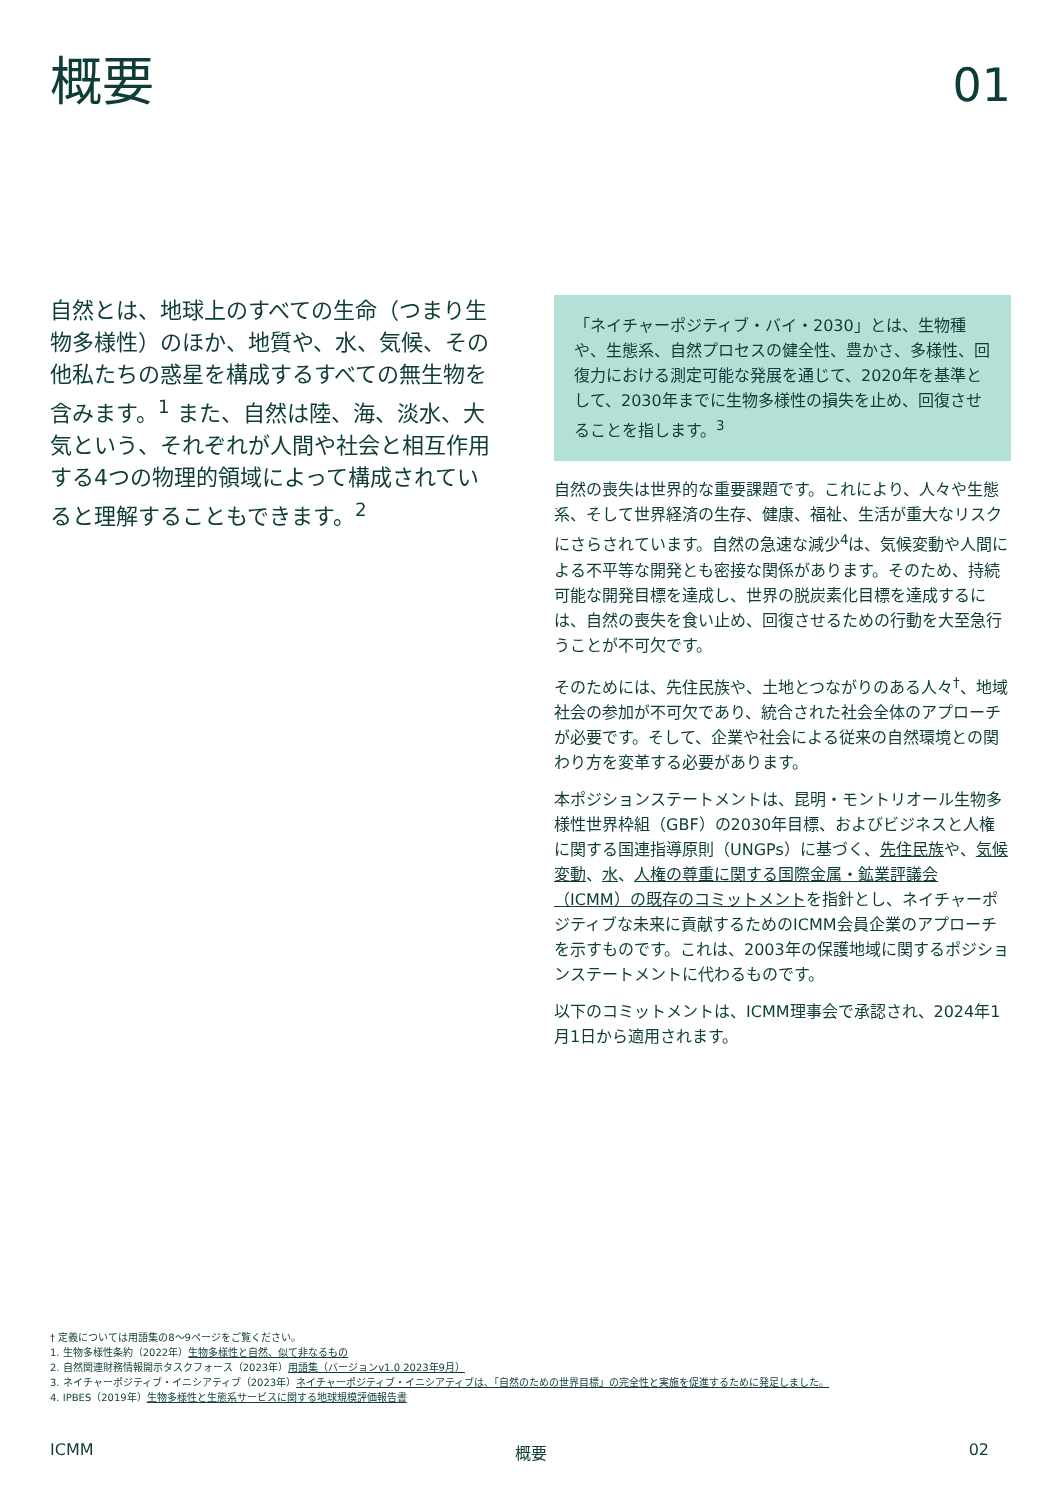概要
01
自然とは、地球上のすべての生命（つまり生物多様性）のほか、地質や、水、気候、その他私たちの惑星を構成するすべての無生物を含みます。<sup>1</sup> また、自然は陸、海、淡水、大気という、それぞれが人間や社会と相互作用する4つの物理的領域によって構成されていると理解することもできます。<sup>2</sup>
「ネイチャーポジティブ・バイ・2030」とは、生物種や、生態系、自然プロセスの健全性、豊かさ、多様性、回復力における測定可能な発展を通じて、2020年を基準として、2030年までに生物多様性の損失を止め、回復させることを指します。<sup>3</sup>
自然の喪失は世界的な重要課題です。これにより、人々や生態系、そして世界経済の生存、健康、福祉、生活が重大なリスクにさらされています。自然の急速な減少<sup>4</sup>は、気候変動や人間による不平等な開発とも密接な関係があります。そのため、持続可能な開発目標を達成し、世界の脱炭素化目標を達成するには、自然の喪失を食い止め、回復させるための行動を大至急行うことが不可欠です。
そのためには、先住民族や、土地とつながりのある人々<sup>†</sup>、地域社会の参加が不可欠であり、統合された社会全体のアプローチが必要です。そして、企業や社会による従来の自然環境との関わり方を変革する必要があります。
本ポジションステートメントは、昆明・モントリオール生物多様性世界枠組（GBF）の2030年目標、およびビジネスと人権に関する国連指導原則（UNGPs）に基づく、先住民族や、気候変動、水、人権の尊重に関する国際金属・鉱業評議会（ICMM）の既存のコミットメントを指針とし、ネイチャーポジティブな未来に貢献するためのICMM会員企業のアプローチを示すものです。これは、2003年の保護地域に関するポジションステートメントに代わるものです。
以下のコミットメントは、ICMM理事会で承認され、2024年1月1日から適用されます。
† 定義については用語集の8〜9ページをご覧ください。
1. 生物多様性条約（2022年）生物多様性と自然、似て非なるもの
2. 自然関連財務情報開示タスクフォース（2023年）用語集（バージョンv1.0 2023年9月）
3. ネイチャーポジティブ・イニシアティブ（2023年）ネイチャーポジティブ・イニシアティブは、「自然のための世界目標」の完全性と実施を促進するために発足しました。
4. IPBES（2019年）生物多様性と生態系サービスに関する地球規模評価報告書
ICMM 概要 02